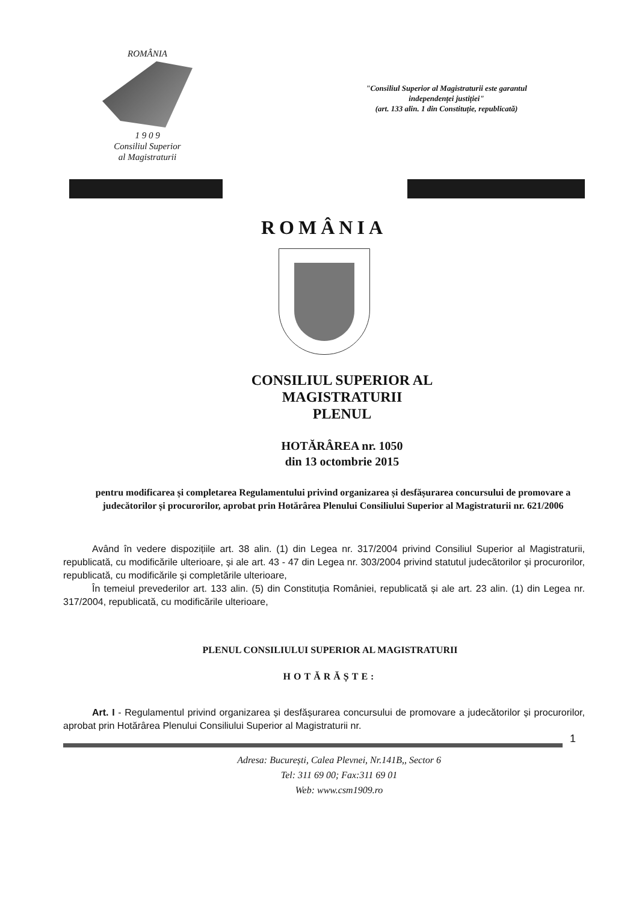ROMÂNIA
1 9 0 9
Consiliul Superior
al Magistraturii
"Consiliul Superior al Magistraturii este garantul independenței justiției"
(art. 133 alin. 1 din Constituție, republicată)
ROMÂNIA
CONSILIUL SUPERIOR AL
MAGISTRATURII
PLENUL
HOTĂRÂREA nr. 1050
din 13 octombrie 2015
pentru modificarea și completarea Regulamentului privind organizarea și desfășurarea concursului de promovare a judecătorilor și procurorilor, aprobat prin Hotărârea Plenului Consiliului Superior al Magistraturii nr. 621/2006
Având în vedere dispozițiile art. 38 alin. (1) din Legea nr. 317/2004 privind Consiliul Superior al Magistraturii, republicată, cu modificările ulterioare, și ale art. 43 - 47 din Legea nr. 303/2004 privind statutul judecătorilor și procurorilor, republicată, cu modificările și completările ulterioare,
În temeiul prevederilor art. 133 alin. (5) din Constituția României, republicată și ale art. 23 alin. (1) din Legea nr. 317/2004, republicată, cu modificările ulterioare,
PLENUL CONSILIULUI SUPERIOR AL MAGISTRATURII
HOTĂRĂȘTE:
Art. I - Regulamentul privind organizarea și desfășurarea concursului de promovare a judecătorilor și procurorilor, aprobat prin Hotărârea Plenului Consiliului Superior al Magistraturii nr.
1
Adresa: București, Calea Plevnei, Nr.141B,, Sector 6
Tel: 311 69 00; Fax:311 69 01
Web: www.csm1909.ro